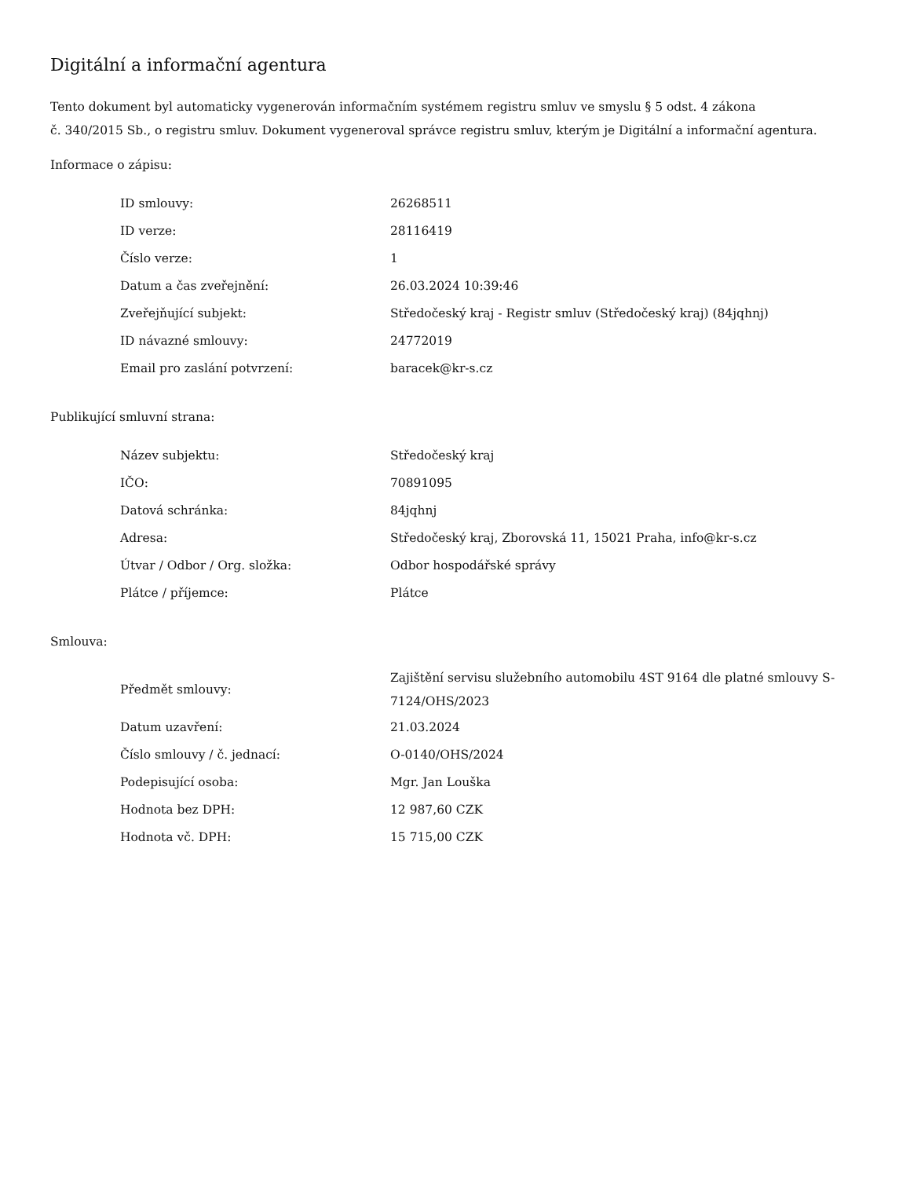Digitální a informační agentura
Tento dokument byl automaticky vygenerován informačním systémem registru smluv ve smyslu § 5 odst. 4 zákona
č. 340/2015 Sb., o registru smluv. Dokument vygeneroval správce registru smluv, kterým je Digitální a informační agentura.
Informace o zápisu:
| ID smlouvy: | 26268511 |
| ID verze: | 28116419 |
| Číslo verze: | 1 |
| Datum a čas zveřejnění: | 26.03.2024 10:39:46 |
| Zveřejňující subjekt: | Středočeský kraj - Registr smluv (Středočeský kraj) (84jqhnj) |
| ID návazné smlouvy: | 24772019 |
| Email pro zaslání potvrzení: | baracek@kr-s.cz |
Publikující smluvní strana:
| Název subjektu: | Středočeský kraj |
| IČO: | 70891095 |
| Datová schránka: | 84jqhnj |
| Adresa: | Středočeský kraj, Zborovská 11, 15021 Praha, info@kr-s.cz |
| Útvar / Odbor / Org. složka: | Odbor hospodářské správy |
| Plátce / příjemce: | Plátce |
Smlouva:
| Předmět smlouvy: | Zajištění servisu služebního automobilu 4ST 9164 dle platné smlouvy S-7124/OHS/2023 |
| Datum uzavření: | 21.03.2024 |
| Číslo smlouvy / č. jednací: | O-0140/OHS/2024 |
| Podepisující osoba: | Mgr. Jan Louška |
| Hodnota bez DPH: | 12 987,60 CZK |
| Hodnota vč. DPH: | 15 715,00 CZK |